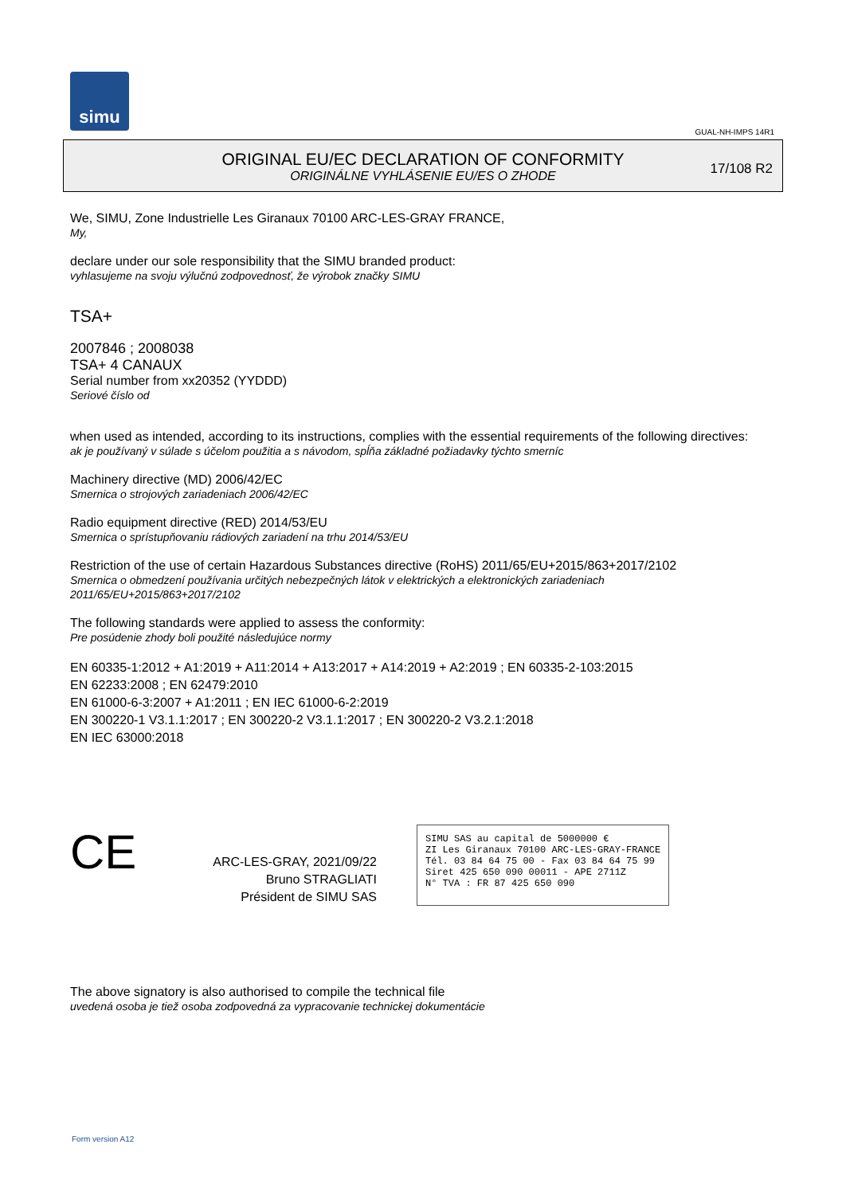simu
GUAL-NH-IMPS 14R1
ORIGINAL EU/EC DECLARATION OF CONFORMITY
ORIGINÁLNE VYHLÁSENIE EU/ES O ZHODE
17/108 R2
We, SIMU, Zone Industrielle Les Giranaux 70100 ARC-LES-GRAY FRANCE,
My,
declare under our sole responsibility that the SIMU branded product:
vyhlasujeme na svoju výlučnú zodpovednosť, že výrobok značky SIMU
TSA+
2007846 ; 2008038
TSA+ 4 CANAUX
Serial number from xx20352 (YYDDD)
Seriové číslo od
when used as intended, according to its instructions, complies with the essential requirements of the following directives:
ak je používaný v súlade s účelom použitia a s návodom, spĺňa základné požiadavky týchto smerníc
Machinery directive (MD) 2006/42/EC
Smernica o strojových zariadeniach 2006/42/EC
Radio equipment directive (RED) 2014/53/EU
Smernica o sprístupňovaniu rádiových zariadení na trhu 2014/53/EU
Restriction of the use of certain Hazardous Substances directive (RoHS) 2011/65/EU+2015/863+2017/2102
Smernica o obmedzení používania určitých nebezpečných látok v elektrických a elektronických zariadeniach 2011/65/EU+2015/863+2017/2102
The following standards were applied to assess the conformity:
Pre posúdenie zhody boli použité následujúce normy
EN 60335-1:2012 + A1:2019 + A11:2014 + A13:2017 + A14:2019 + A2:2019 ; EN 60335-2-103:2015
EN 62233:2008 ; EN 62479:2010
EN 61000-6-3:2007 + A1:2011 ; EN IEC 61000-6-2:2019
EN 300220-1 V3.1.1:2017 ; EN 300220-2 V3.1.1:2017 ; EN 300220-2 V3.2.1:2018
EN IEC 63000:2018
CE
ARC-LES-GRAY, 2021/09/22
Bruno STRAGLIATI
Président de SIMU SAS
SIMU SAS au capital de 5000000 €
ZI Les Giranaux 70100 ARC-LES-GRAY-FRANCE
Tél. 03 84 64 75 00 - Fax 03 84 64 75 99
Siret 425 650 090 00011 - APE 2711Z
N° TVA : FR 87 425 650 090
The above signatory is also authorised to compile the technical file
uvedená osoba je tiež osoba zodpovedná za vypracovanie technickej dokumentácie
Form version A12